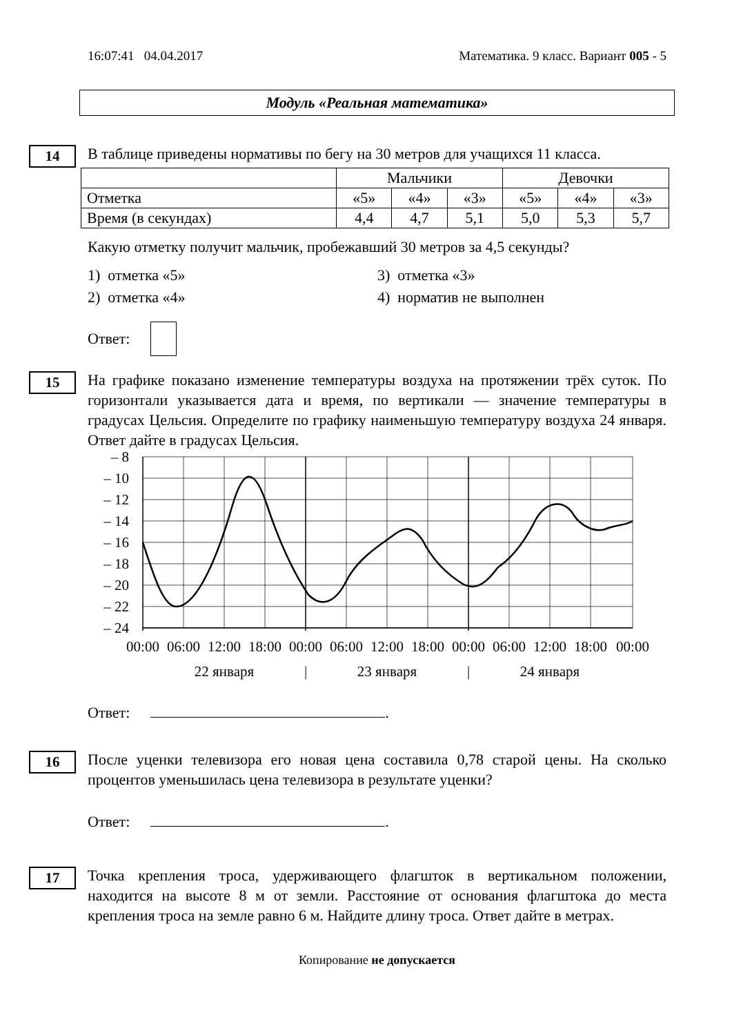16:07:41 04.04.2017 Математика. 9 класс. Вариант 005 - 5
Модуль «Реальная математика»
14
В таблице приведены нормативы по бегу на 30 метров для учащихся 11 класса.
| | Мальчики | | | Девочки | | |
| Отметка | «5» | «4» | «3» | «5» | «4» | «3» |
| Время (в секундах) | 4,4 | 4,7 | 5,1 | 5,0 | 5,3 | 5,7 |
Какую отметку получит мальчик, пробежавший 30 метров за 4,5 секунды?
1) отметка «5» 3) отметка «3» 2) отметка «4» 4) норматив не выполнен
Ответ:
15
На графике показано изменение температуры воздуха на протяжении трёх суток. По горизонтали указывается дата и время, по вертикали — значение температуры в градусах Цельсия. Определите по графику наименьшую температуру воздуха 24 января. Ответ дайте в градусах Цельсия.
– 8
– 10
– 12
– 14
– 16
– 18
– 20
– 22
– 24
00:00
06:00
12:00
18:00
00:00
06:00
12:00
18:00
00:00
06:00
12:00
18:00
00:00
22 января
|
23 января
|
24 января
Ответ: .
16
После уценки телевизора его новая цена составила 0,78 старой цены. На сколько процентов уменьшилась цена телевизора в результате уценки?
Ответ: .
17
Точка крепления троса, удерживающего флагшток в вертикальном положении, находится на высоте 8 м от земли. Расстояние от основания флагштока до места крепления троса на земле равно 6 м. Найдите длину троса. Ответ дайте в метрах.
Копирование не допускается